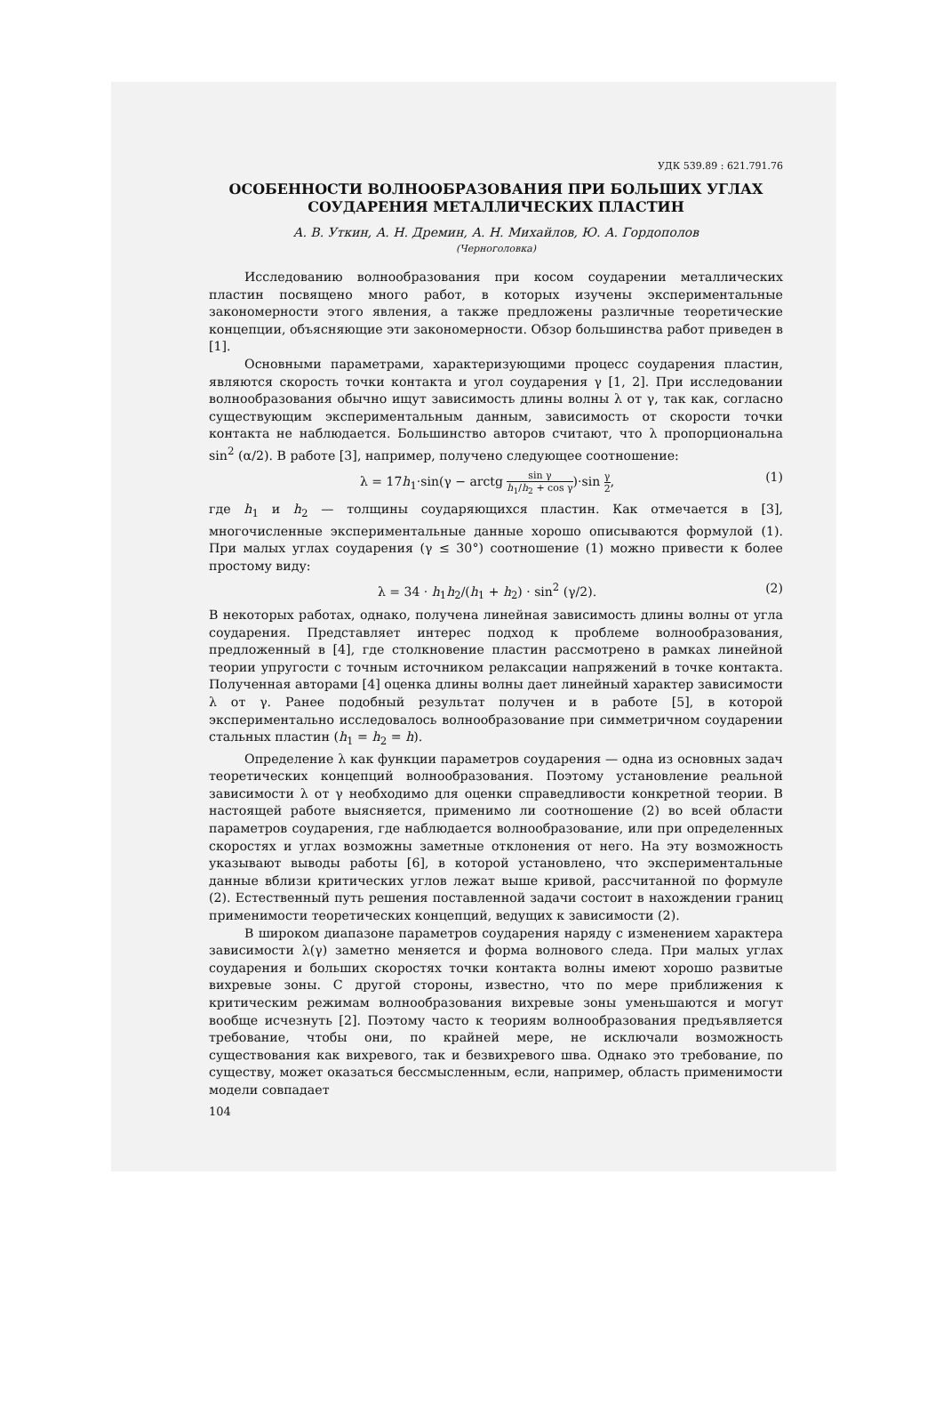УДК 539.89 : 621.791.76
ОСОБЕННОСТИ ВОЛНООБРАЗОВАНИЯ ПРИ БОЛЬШИХ УГЛАХ
СОУДАРЕНИЯ МЕТАЛЛИЧЕСКИХ ПЛАСТИН
А. В. Уткин, А. Н. Дремин, А. Н. Михайлов, Ю. А. Гордополов
(Черноголовка)
Исследованию волнообразования при косом соударении металлических пластин посвящено много работ, в которых изучены экспериментальные закономерности этого явления, а также предложены различные теоретические концепции, объясняющие эти закономерности. Обзор большинства работ приведен в [1].
Основными параметрами, характеризующими процесс соударения пластин, являются скорость точки контакта и угол соударения γ [1, 2]. При исследовании волнообразования обычно ищут зависимость длины волны λ от γ, так как, согласно существующим экспериментальным данным, зависимость от скорости точки контакта не наблюдается. Большинство авторов считают, что λ пропорциональна sin<sup>2</sup> (α/2). В работе [3], например, получено следующее соотношение:
λ = 17h<sub>1</sub>·sin(γ − arctg sin γ h<sub>1</sub>/h<sub>2</sub> + cos γ)·sin γ 2, (1)
где h<sub>1</sub> и h<sub>2</sub> — толщины соударяющихся пластин. Как отмечается в [3], многочисленные экспериментальные данные хорошо описываются формулой (1). При малых углах соударения (γ ≤ 30°) соотношение (1) можно привести к более простому виду:
λ = 34 · h<sub>1</sub>h<sub>2</sub>/(h<sub>1</sub> + h<sub>2</sub>) · sin<sup>2</sup> (γ/2). (2)
В некоторых работах, однако, получена линейная зависимость длины волны от угла соударения. Представляет интерес подход к проблеме волнообразования, предложенный в [4], где столкновение пластин рассмотрено в рамках линейной теории упругости с точным источником релаксации напряжений в точке контакта. Полученная авторами [4] оценка длины волны дает линейный характер зависимости λ от γ. Ранее подобный результат получен и в работе [5], в которой экспериментально исследовалось волнообразование при симметричном соударении стальных пластин (h<sub>1</sub> = h<sub>2</sub> = h).
Определение λ как функции параметров соударения — одна из основных задач теоретических концепций волнообразования. Поэтому установление реальной зависимости λ от γ необходимо для оценки справедливости конкретной теории. В настоящей работе выясняется, применимо ли соотношение (2) во всей области параметров соударения, где наблюдается волнообразование, или при определенных скоростях и углах возможны заметные отклонения от него. На эту возможность указывают выводы работы [6], в которой установлено, что экспериментальные данные вблизи критических углов лежат выше кривой, рассчитанной по формуле (2). Естественный путь решения поставленной задачи состоит в нахождении границ применимости теоретических концепций, ведущих к зависимости (2).
В широком диапазоне параметров соударения наряду с изменением характера зависимости λ(γ) заметно меняется и форма волнового следа. При малых углах соударения и больших скоростях точки контакта волны имеют хорошо развитые вихревые зоны. С другой стороны, известно, что по мере приближения к критическим режимам волнообразования вихревые зоны уменьшаются и могут вообще исчезнуть [2]. Поэтому часто к теориям волнообразования предъявляется требование, чтобы они, по крайней мере, не исключали возможность существования как вихревого, так и безвихревого шва. Однако это требование, по существу, может оказаться бессмысленным, если, например, область применимости модели совпадает
104